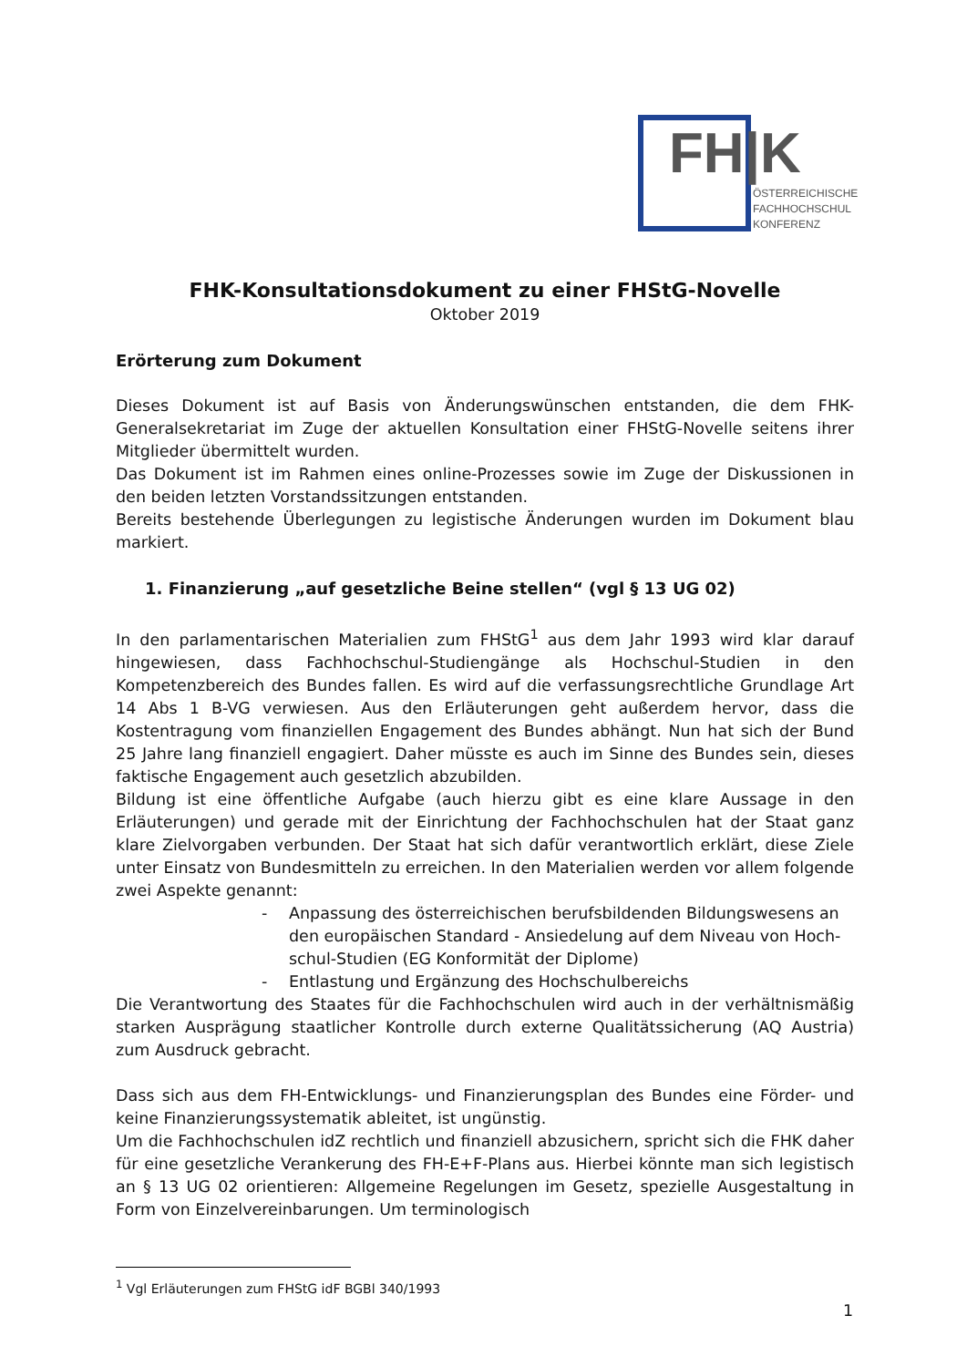FH|K
ÖSTERREICHISCHE
FACHHOCHSCHUL
KONFERENZ
FHK-Konsultationsdokument zu einer FHStG-Novelle
Oktober 2019
Erörterung zum Dokument
Dieses Dokument ist auf Basis von Änderungswünschen entstanden, die dem FHK-Generalsekretariat im Zuge der aktuellen Konsultation einer FHStG-Novelle seitens ihrer Mitglieder übermittelt wurden.
Das Dokument ist im Rahmen eines online-Prozesses sowie im Zuge der Diskussionen in den beiden letzten Vorstandssitzungen entstanden.
Bereits bestehende Überlegungen zu legistische Änderungen wurden im Dokument blau markiert.
1. Finanzierung „auf gesetzliche Beine stellen“ (vgl § 13 UG 02)
In den parlamentarischen Materialien zum FHStG<sup>1</sup> aus dem Jahr 1993 wird klar darauf hingewiesen, dass Fachhochschul-Studiengänge als Hochschul-Studien in den Kompetenzbereich des Bundes fallen. Es wird auf die verfassungsrechtliche Grundlage Art 14 Abs 1 B-VG verwiesen. Aus den Erläuterungen geht außerdem hervor, dass die Kostentragung vom finanziellen Engagement des Bundes abhängt. Nun hat sich der Bund 25 Jahre lang finanziell engagiert. Daher müsste es auch im Sinne des Bundes sein, dieses faktische Engagement auch gesetzlich abzubilden.
Bildung ist eine öffentliche Aufgabe (auch hierzu gibt es eine klare Aussage in den Erläuterungen) und gerade mit der Einrichtung der Fachhochschulen hat der Staat ganz klare Zielvorgaben verbunden. Der Staat hat sich dafür verantwortlich erklärt, diese Ziele unter Einsatz von Bundesmitteln zu erreichen. In den Materialien werden vor allem folgende zwei Aspekte genannt:
- Anpassung des österreichischen berufsbildenden Bildungswesens an den europäischen Standard - Ansiedelung auf dem Niveau von Hoch-schul-Studien (EG Konformität der Diplome)
- Entlastung und Ergänzung des Hochschulbereichs
Die Verantwortung des Staates für die Fachhochschulen wird auch in der verhältnismäßig starken Ausprägung staatlicher Kontrolle durch externe Qualitätssicherung (AQ Austria) zum Ausdruck gebracht.
Dass sich aus dem FH-Entwicklungs- und Finanzierungsplan des Bundes eine Förder- und keine Finanzierungssystematik ableitet, ist ungünstig.
Um die Fachhochschulen idZ rechtlich und finanziell abzusichern, spricht sich die FHK daher für eine gesetzliche Verankerung des FH-E+F-Plans aus. Hierbei könnte man sich legistisch an § 13 UG 02 orientieren: Allgemeine Regelungen im Gesetz, spezielle Ausgestaltung in Form von Einzelvereinbarungen. Um terminologisch
<sup>1</sup> Vgl Erläuterungen zum FHStG idF BGBl 340/1993
1